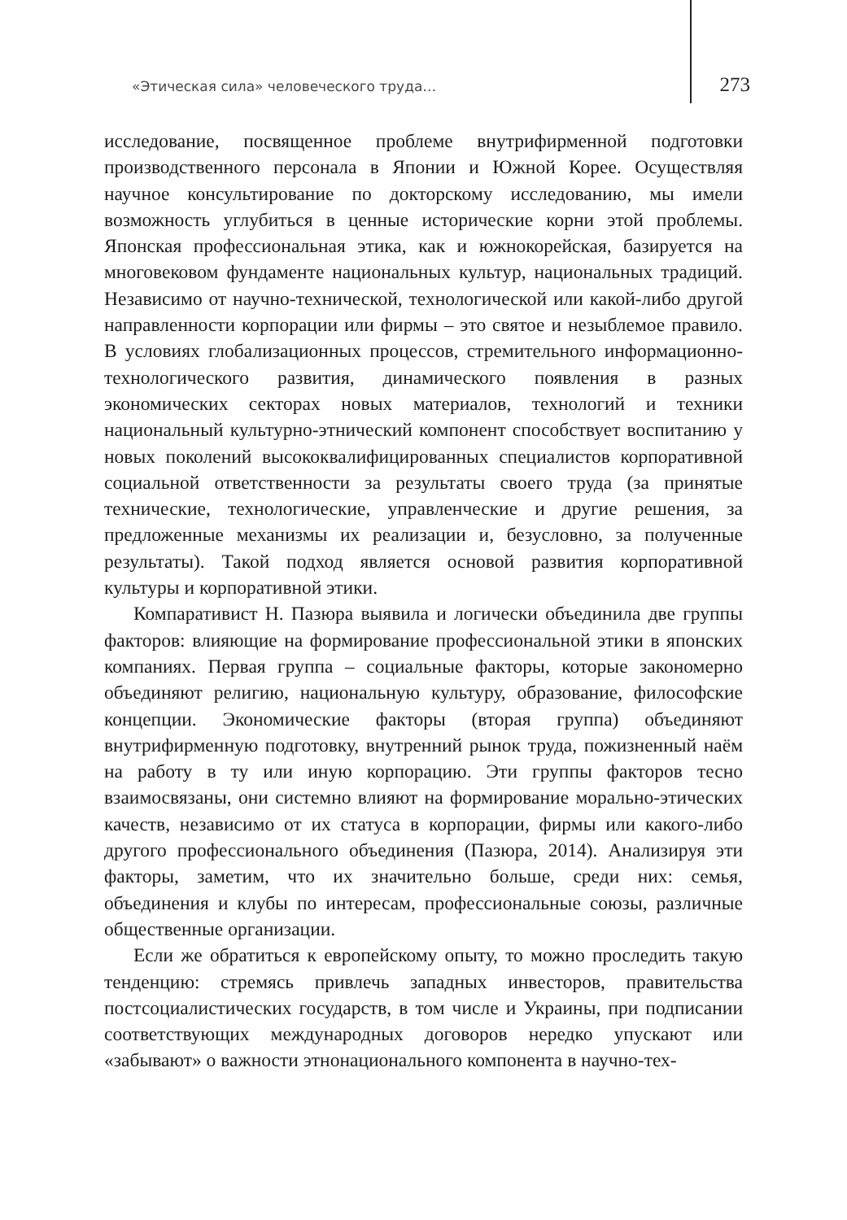«Этическая сила» человеческого труда… 273
исследование, посвященное проблеме внутрифирменной подготовки производственного персонала в Японии и Южной Корее. Осуществляя научное консультирование по докторскому исследованию, мы имели возможность углубиться в ценные исторические корни этой проблемы. Японская профессиональная этика, как и южнокорейская, базируется на многовековом фундаменте национальных культур, национальных традиций. Независимо от научно-технической, технологической или какой-либо другой направленности корпорации или фирмы – это святое и незыблемое правило. В условиях глобализационных процессов, стремительного информационно-технологического развития, динамического появления в разных экономических секторах новых материалов, технологий и техники национальный культурно-этнический компонент способствует воспитанию у новых поколений высококвалифицированных специалистов корпоративной социальной ответственности за результаты своего труда (за принятые технические, технологические, управленческие и другие решения, за предложенные механизмы их реализации и, безусловно, за полученные результаты). Такой подход является основой развития корпоративной культуры и корпоративной этики.
Компаративист Н. Пазюра выявила и логически объединила две группы факторов: влияющие на формирование профессиональной этики в японских компаниях. Первая группа – социальные факторы, которые закономерно объединяют религию, национальную культуру, образование, философские концепции. Экономические факторы (вторая группа) объединяют внутрифирменную подготовку, внутренний рынок труда, пожизненный наём на работу в ту или иную корпорацию. Эти группы факторов тесно взаимосвязаны, они системно влияют на формирование морально-этических качеств, независимо от их статуса в корпорации, фирмы или какого-либо другого профессионального объединения (Пазюра, 2014). Анализируя эти факторы, заметим, что их значительно больше, среди них: семья, объединения и клубы по интересам, профессиональные союзы, различные общественные организации.
Если же обратиться к европейскому опыту, то можно проследить такую тенденцию: стремясь привлечь западных инвесторов, правительства постсоциалистических государств, в том числе и Украины, при подписании соответствующих международных договоров нередко упускают или «забывают» о важности этнонационального компонента в научно-тех-